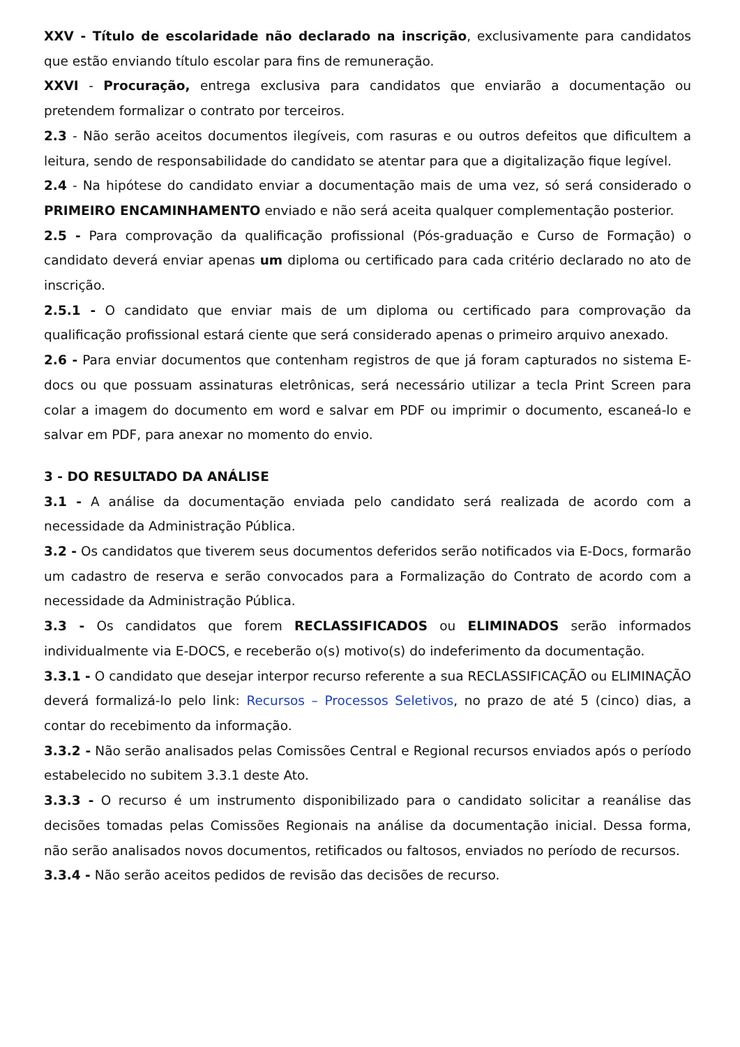XXV - Título de escolaridade não declarado na inscrição, exclusivamente para candidatos que estão enviando título escolar para fins de remuneração.
XXVI - Procuração, entrega exclusiva para candidatos que enviarão a documentação ou pretendem formalizar o contrato por terceiros.
2.3 - Não serão aceitos documentos ilegíveis, com rasuras e ou outros defeitos que dificultem a leitura, sendo de responsabilidade do candidato se atentar para que a digitalização fique legível.
2.4 - Na hipótese do candidato enviar a documentação mais de uma vez, só será considerado o PRIMEIRO ENCAMINHAMENTO enviado e não será aceita qualquer complementação posterior.
2.5 - Para comprovação da qualificação profissional (Pós-graduação e Curso de Formação) o candidato deverá enviar apenas um diploma ou certificado para cada critério declarado no ato de inscrição.
2.5.1 - O candidato que enviar mais de um diploma ou certificado para comprovação da qualificação profissional estará ciente que será considerado apenas o primeiro arquivo anexado.
2.6 - Para enviar documentos que contenham registros de que já foram capturados no sistema E-docs ou que possuam assinaturas eletrônicas, será necessário utilizar a tecla Print Screen para colar a imagem do documento em word e salvar em PDF ou imprimir o documento, escaneá-lo e salvar em PDF, para anexar no momento do envio.
3 - DO RESULTADO DA ANÁLISE
3.1 - A análise da documentação enviada pelo candidato será realizada de acordo com a necessidade da Administração Pública.
3.2 - Os candidatos que tiverem seus documentos deferidos serão notificados via E-Docs, formarão um cadastro de reserva e serão convocados para a Formalização do Contrato de acordo com a necessidade da Administração Pública.
3.3 - Os candidatos que forem RECLASSIFICADOS ou ELIMINADOS serão informados individualmente via E-DOCS, e receberão o(s) motivo(s) do indeferimento da documentação.
3.3.1 - O candidato que desejar interpor recurso referente a sua RECLASSIFICAÇÃO ou ELIMINAÇÃO deverá formalizá-lo pelo link: Recursos – Processos Seletivos, no prazo de até 5 (cinco) dias, a contar do recebimento da informação.
3.3.2 - Não serão analisados pelas Comissões Central e Regional recursos enviados após o período estabelecido no subitem 3.3.1 deste Ato.
3.3.3 - O recurso é um instrumento disponibilizado para o candidato solicitar a reanálise das decisões tomadas pelas Comissões Regionais na análise da documentação inicial. Dessa forma, não serão analisados novos documentos, retificados ou faltosos, enviados no período de recursos.
3.3.4 - Não serão aceitos pedidos de revisão das decisões de recurso.